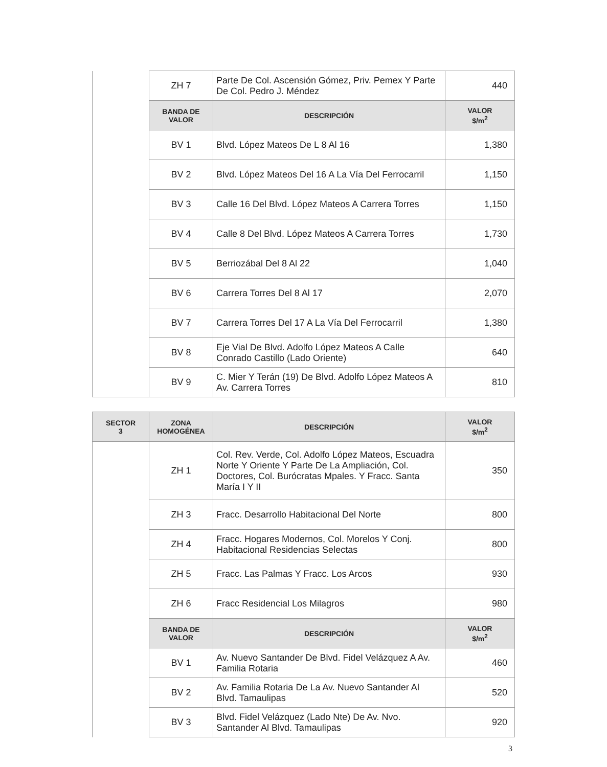| | ZH 7 | Parte De Col. Ascensión Gómez, Priv. Pemex Y Parte De Col. Pedro J. Méndez | 440 |
| | BANDA DE VALOR | DESCRIPCIÓN | VALOR $/m<sup>2</sup> |
| | BV 1 | Blvd. López Mateos De L 8 Al 16 | 1,380 |
| | BV 2 | Blvd. López Mateos Del 16 A La Vía Del Ferrocarril | 1,150 |
| | BV 3 | Calle 16 Del Blvd. López Mateos A Carrera Torres | 1,150 |
| | BV 4 | Calle 8 Del Blvd. López Mateos A Carrera Torres | 1,730 |
| | BV 5 | Berriozábal Del 8 Al 22 | 1,040 |
| | BV 6 | Carrera Torres Del 8 Al 17 | 2,070 |
| | BV 7 | Carrera Torres Del 17 A La Vía Del Ferrocarril | 1,380 |
| | BV 8 | Eje Vial De Blvd. Adolfo López Mateos A Calle Conrado Castillo (Lado Oriente) | 640 |
| | BV 9 | C. Mier Y Terán (19) De Blvd. Adolfo López Mateos A Av. Carrera Torres | 810 |
| SECTOR 3 | ZONA HOMOGÉNEA | DESCRIPCIÓN | VALOR $/m<sup>2</sup> |
| --- | --- | --- | --- |
| | ZH 1 | Col. Rev. Verde, Col. Adolfo López Mateos, Escuadra Norte Y Oriente Y Parte De La Ampliación, Col. Doctores, Col. Burócratas Mpales. Y Fracc. Santa María I Y II | 350 |
| | ZH 3 | Fracc. Desarrollo Habitacional Del Norte | 800 |
| | ZH 4 | Fracc. Hogares Modernos, Col. Morelos Y Conj. Habitacional Residencias Selectas | 800 |
| | ZH 5 | Fracc. Las Palmas Y Fracc. Los Arcos | 930 |
| | ZH 6 | Fracc Residencial Los Milagros | 980 |
| | BANDA DE VALOR | DESCRIPCIÓN | VALOR $/m<sup>2</sup> |
| | BV 1 | Av. Nuevo Santander De Blvd. Fidel Velázquez A Av. Familia Rotaria | 460 |
| | BV 2 | Av. Familia Rotaria De La Av. Nuevo Santander Al Blvd. Tamaulipas | 520 |
| | BV 3 | Blvd. Fidel Velázquez (Lado Nte) De Av. Nvo. Santander Al Blvd. Tamaulipas | 920 |
3